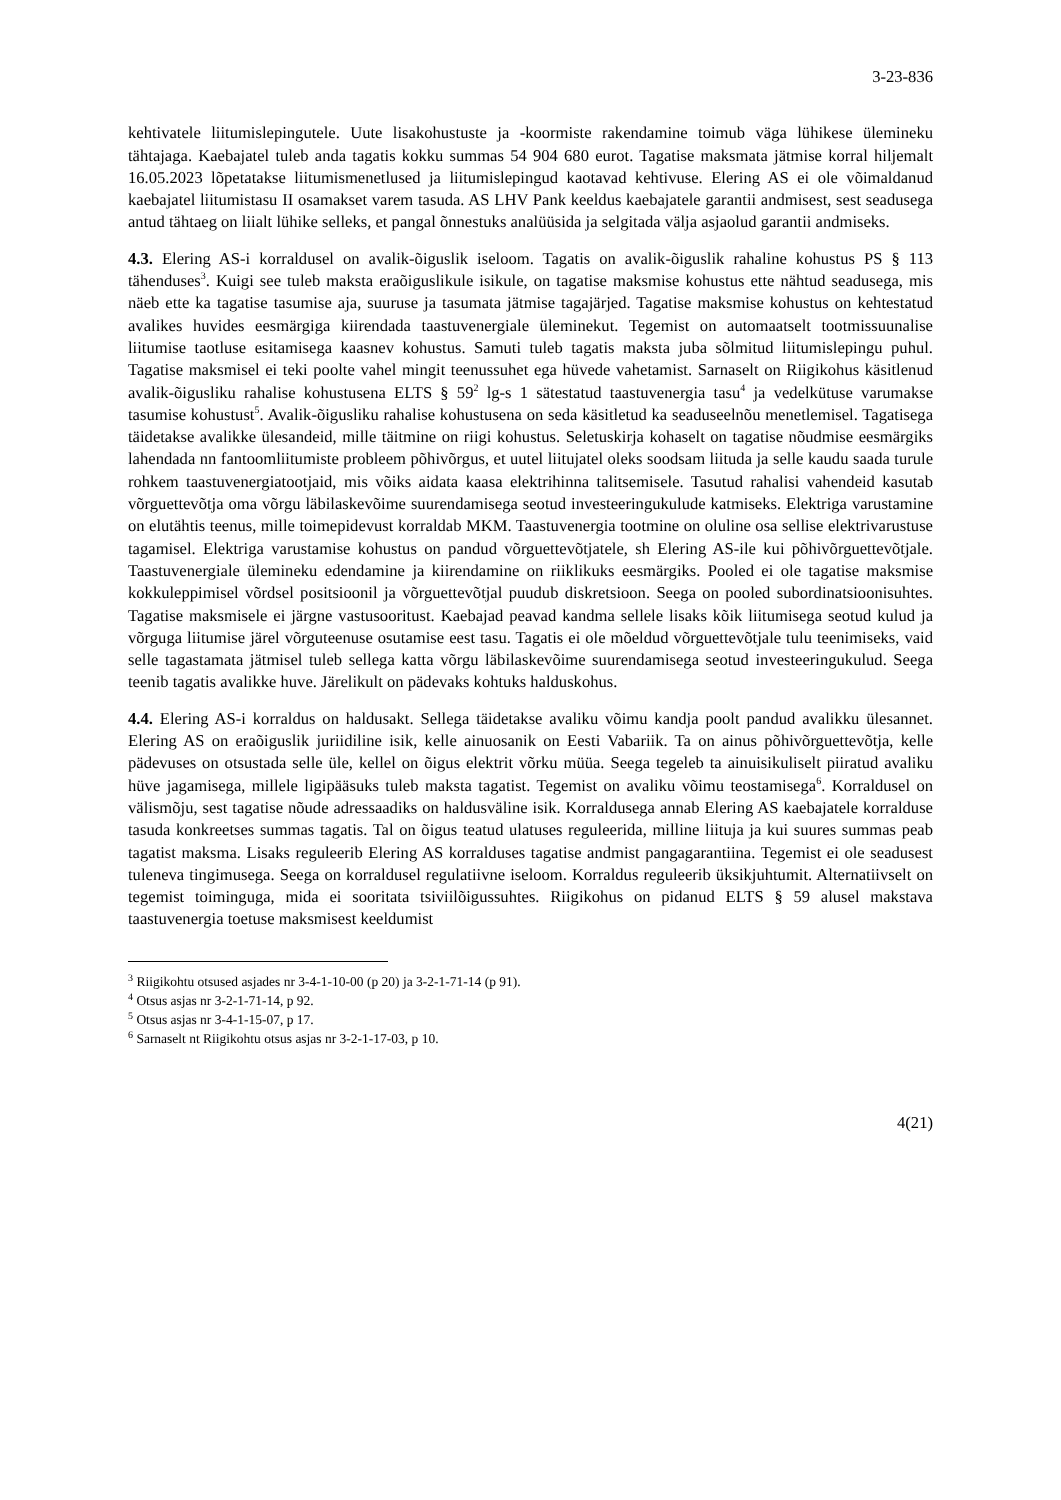3-23-836
kehtivatele liitumislepingutele. Uute lisakohustuste ja -koormiste rakendamine toimub väga lühikese ülemineku tähtajaga. Kaebajatel tuleb anda tagatis kokku summas 54 904 680 eurot. Tagatise maksmata jätmise korral hiljemalt 16.05.2023 lõpetatakse liitumismenetlused ja liitumislepingud kaotavad kehtivuse. Elering AS ei ole võimaldanud kaebajatel liitumistasu II osamakset varem tasuda. AS LHV Pank keeldus kaebajatele garantii andmisest, sest seadusega antud tähtaeg on liialt lühike selleks, et pangal õnnestuks analüüsida ja selgitada välja asjaolud garantii andmiseks.
4.3. Elering AS-i korraldusel on avalik-õiguslik iseloom. Tagatis on avalik-õiguslik rahaline kohustus PS § 113 tähenduses<sup>3</sup>. Kuigi see tuleb maksta eraõiguslikule isikule, on tagatise maksmise kohustus ette nähtud seadusega, mis näeb ette ka tagatise tasumise aja, suuruse ja tasumata jätmise tagajärjed. Tagatise maksmise kohustus on kehtestatud avalikes huvides eesmärgiga kiirendada taastuvenergiale üleminekut. Tegemist on automaatselt tootmissuunalise liitumise taotluse esitamisega kaasnev kohustus. Samuti tuleb tagatis maksta juba sõlmitud liitumislepingu puhul. Tagatise maksmisel ei teki poolte vahel mingit teenussuhet ega hüvede vahetamist. Sarnaselt on Riigikohus käsitlenud avalik-õigusliku rahalise kohustusena ELTS § 59<sup>2</sup> lg-s 1 sätestatud taastuvenergia tasu<sup>4</sup> ja vedelkütuse varumakse tasumise kohustust<sup>5</sup>. Avalik-õigusliku rahalise kohustusena on seda käsitletud ka seaduseelnõu menetlemisel. Tagatisega täidetakse avalikke ülesandeid, mille täitmine on riigi kohustus. Seletuskirja kohaselt on tagatise nõudmise eesmärgiks lahendada nn fantoomliitumiste probleem põhivõrgus, et uutel liitujatel oleks soodsam liituda ja selle kaudu saada turule rohkem taastuvenergiatootjaid, mis võiks aidata kaasa elektrihinna talitsemisele. Tasutud rahalisi vahendeid kasutab võrguettevõtja oma võrgu läbilaskevõime suurendamisega seotud investeeringukulude katmiseks. Elektriga varustamine on elutähtis teenus, mille toimepidevust korraldab MKM. Taastuvenergia tootmine on oluline osa sellise elektrivarustuse tagamisel. Elektriga varustamise kohustus on pandud võrguettevõtjatele, sh Elering AS-ile kui põhivõrguettevõtjale. Taastuvenergiale ülemineku edendamine ja kiirendamine on riiklikuks eesmärgiks. Pooled ei ole tagatise maksmise kokkuleppimisel võrdsel positsioonil ja võrguettevõtjal puudub diskretsioon. Seega on pooled subordinatsioonisuhtes. Tagatise maksmisele ei järgne vastusooritust. Kaebajad peavad kandma sellele lisaks kõik liitumisega seotud kulud ja võrguga liitumise järel võrguteenuse osutamise eest tasu. Tagatis ei ole mõeldud võrguettevõtjale tulu teenimiseks, vaid selle tagastamata jätmisel tuleb sellega katta võrgu läbilaskevõime suurendamisega seotud investeeringukulud. Seega teenib tagatis avalikke huve. Järelikult on pädevaks kohtuks halduskohus.
4.4. Elering AS-i korraldus on haldusakt. Sellega täidetakse avaliku võimu kandja poolt pandud avalikku ülesannet. Elering AS on eraõiguslik juriidiline isik, kelle ainuosanik on Eesti Vabariik. Ta on ainus põhivõrguettevõtja, kelle pädevuses on otsustada selle üle, kellel on õigus elektrit võrku müüa. Seega tegeleb ta ainuisikuliselt piiratud avaliku hüve jagamisega, millele ligipääsuks tuleb maksta tagatist. Tegemist on avaliku võimu teostamisega<sup>6</sup>. Korraldusel on välismõju, sest tagatise nõude adressaadiks on haldusväline isik. Korraldusega annab Elering AS kaebajatele korralduse tasuda konkreetses summas tagatis. Tal on õigus teatud ulatuses reguleerida, milline liituja ja kui suures summas peab tagatist maksma. Lisaks reguleerib Elering AS korralduses tagatise andmist pangagarantiina. Tegemist ei ole seadusest tuleneva tingimusega. Seega on korraldusel regulatiivne iseloom. Korraldus reguleerib üksikjuhtumit. Alternatiivselt on tegemist toiminguga, mida ei sooritata tsiviilõigussuhtes. Riigikohus on pidanud ELTS § 59 alusel makstava taastuvenergia toetuse maksmisest keeldumist
<sup>3</sup> Riigikohtu otsused asjades nr 3-4-1-10-00 (p 20) ja 3-2-1-71-14 (p 91).
<sup>4</sup> Otsus asjas nr 3-2-1-71-14, p 92.
<sup>5</sup> Otsus asjas nr 3-4-1-15-07, p 17.
<sup>6</sup> Sarnaselt nt Riigikohtu otsus asjas nr 3-2-1-17-03, p 10.
4(21)